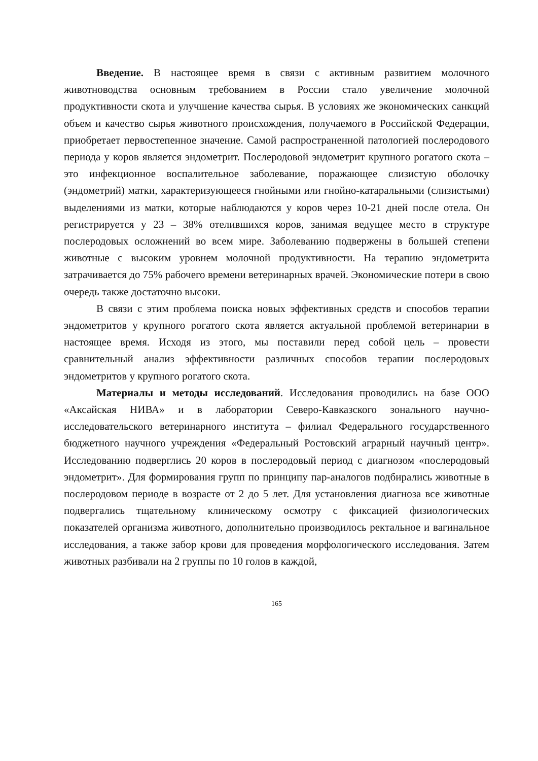Введение. В настоящее время в связи с активным развитием молочного животноводства основным требованием в России стало увеличение молочной продуктивности скота и улучшение качества сырья. В условиях же экономических санкций объем и качество сырья животного происхождения, получаемого в Российской Федерации, приобретает первостепенное значение. Самой распространенной патологией послеродового периода у коров является эндометрит. Послеродовой эндометрит крупного рогатого скота – это инфекционное воспалительное заболевание, поражающее слизистую оболочку (эндометрий) матки, характеризующееся гнойными или гнойно-катаральными (слизистыми) выделениями из матки, которые наблюдаются у коров через 10-21 дней после отела. Он регистрируется у 23 – 38% отелившихся коров, занимая ведущее место в структуре послеродовых осложнений во всем мире. Заболеванию подвержены в большей степени животные с высоким уровнем молочной продуктивности. На терапию эндометрита затрачивается до 75% рабочего времени ветеринарных врачей. Экономические потери в свою очередь также достаточно высоки.
В связи с этим проблема поиска новых эффективных средств и способов терапии эндометритов у крупного рогатого скота является актуальной проблемой ветеринарии в настоящее время. Исходя из этого, мы поставили перед собой цель – провести сравнительный анализ эффективности различных способов терапии послеродовых эндометритов у крупного рогатого скота.
Материалы и методы исследований. Исследования проводились на базе ООО «Аксайская НИВА» и в лаборатории Северо-Кавказского зонального научно-исследовательского ветеринарного института – филиал Федерального государственного бюджетного научного учреждения «Федеральный Ростовский аграрный научный центр». Исследованию подверглись 20 коров в послеродовый период с диагнозом «послеродовый эндометрит». Для формирования групп по принципу пар-аналогов подбирались животные в послеродовом периоде в возрасте от 2 до 5 лет. Для установления диагноза все животные подвергались тщательному клиническому осмотру с фиксацией физиологических показателей организма животного, дополнительно производилось ректальное и вагинальное исследования, а также забор крови для проведения морфологического исследования. Затем животных разбивали на 2 группы по 10 голов в каждой,
165